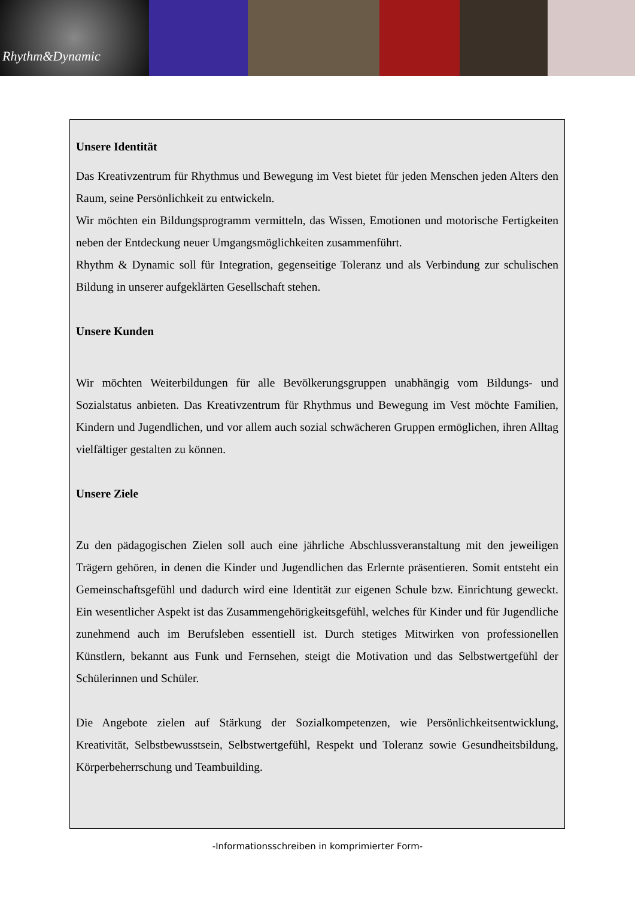Rhythm&Dynamic
Unsere Identität
Das Kreativzentrum für Rhythmus und Bewegung im Vest bietet für jeden Menschen jeden Alters den Raum, seine Persönlichkeit zu entwickeln.
Wir möchten ein Bildungsprogramm vermitteln, das Wissen, Emotionen und motorische Fertigkeiten neben der Entdeckung neuer Umgangsmöglichkeiten zusammenführt.
Rhythm & Dynamic soll für Integration, gegenseitige Toleranz und als Verbindung zur schulischen Bildung in unserer aufgeklärten Gesellschaft stehen.
Unsere Kunden
Wir möchten Weiterbildungen für alle Bevölkerungsgruppen unabhängig vom Bildungs- und Sozialstatus anbieten. Das Kreativzentrum für Rhythmus und Bewegung im Vest möchte Familien, Kindern und Jugendlichen, und vor allem auch sozial schwächeren Gruppen ermöglichen, ihren Alltag vielfältiger gestalten zu können.
Unsere Ziele
Zu den pädagogischen Zielen soll auch eine jährliche Abschlussveranstaltung mit den jeweiligen Trägern gehören, in denen die Kinder und Jugendlichen das Erlernte präsentieren. Somit entsteht ein Gemeinschaftsgefühl und dadurch wird eine Identität zur eigenen Schule bzw. Einrichtung geweckt. Ein wesentlicher Aspekt ist das Zusammengehörigkeitsgefühl, welches für Kinder und für Jugendliche zunehmend auch im Berufsleben essentiell ist. Durch stetiges Mitwirken von professionellen Künstlern, bekannt aus Funk und Fernsehen, steigt die Motivation und das Selbstwertgefühl der Schülerinnen und Schüler.
Die Angebote zielen auf Stärkung der Sozialkompetenzen, wie Persönlichkeitsentwicklung, Kreativität, Selbstbewusstsein, Selbstwertgefühl, Respekt und Toleranz sowie Gesundheitsbildung, Körperbeherrschung und Teambuilding.
-Informationsschreiben in komprimierter Form-